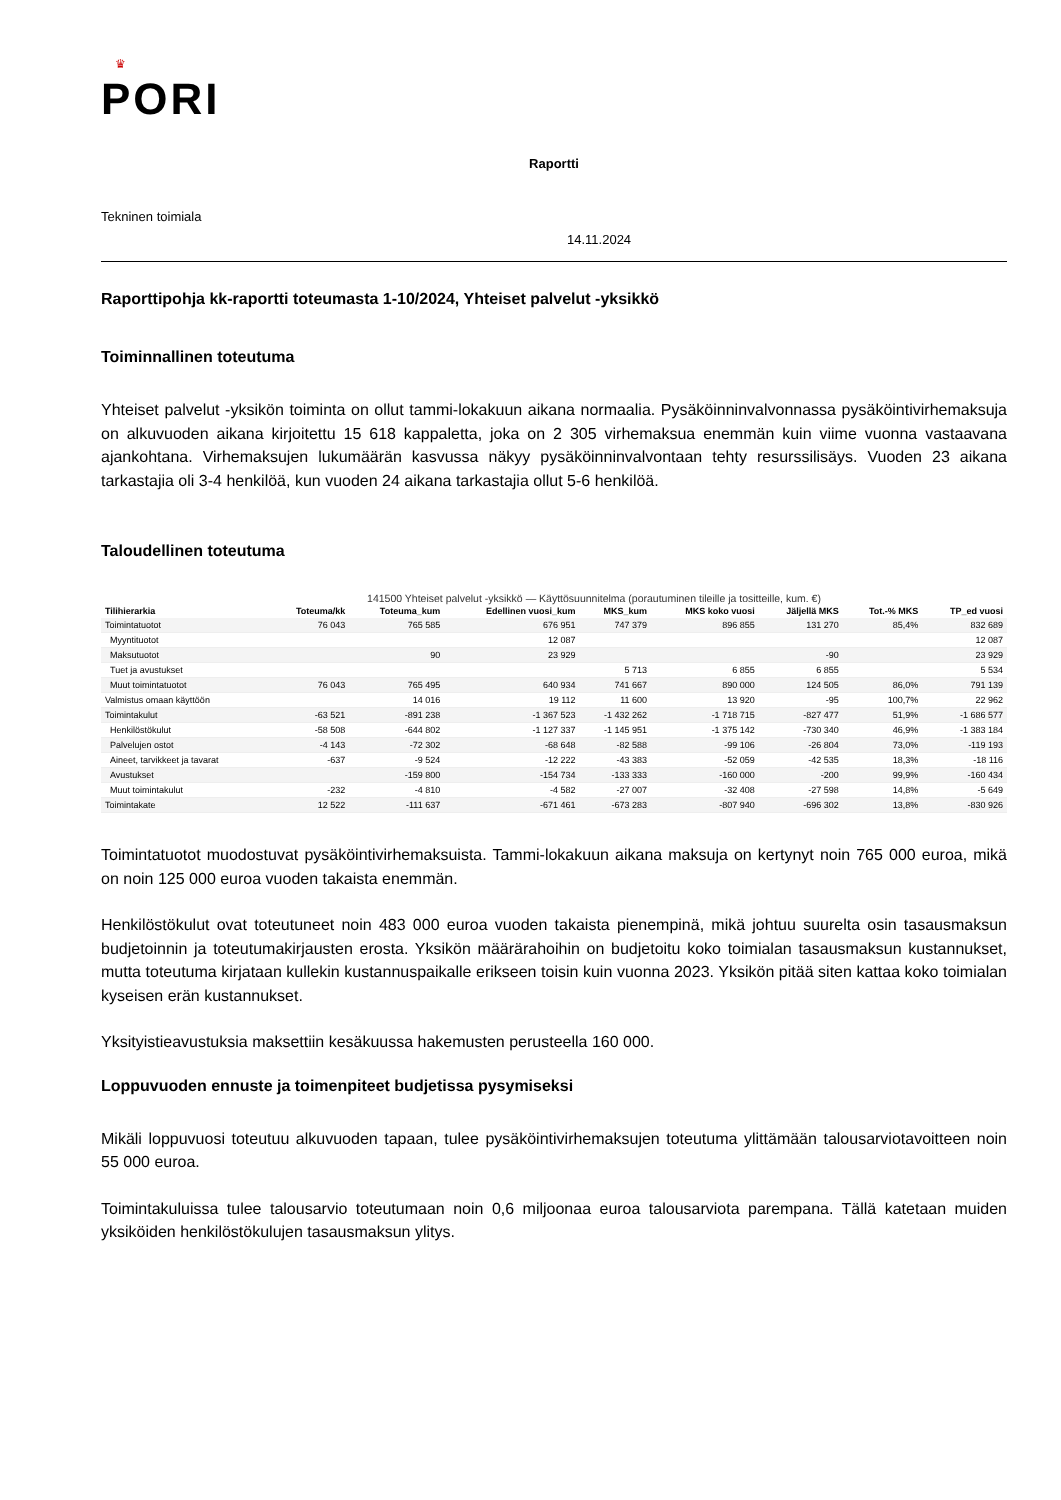♛
PORI
Raportti
Tekninen toimiala
14.11.2024
Raporttipohja kk-raportti toteumasta 1-10/2024, Yhteiset palvelut -yksikkö
Toiminnallinen toteutuma
Yhteiset palvelut -yksikön toiminta on ollut tammi-lokakuun aikana normaalia. Pysäköinninvalvonnassa pysäköinti­virhemaksuja on alkuvuoden aikana kirjoitettu 15 618 kappaletta, joka on 2 305 virhemaksua enemmän kuin viime vuonna vastaavana ajankohtana. Virhemaksujen lukumäärän kasvussa näkyy pysäköinninvalvontaan tehty resurs­silisäys. Vuoden 23 aikana tarkastajia oli 3-4 henkilöä, kun vuoden 24 aikana tarkastajia ollut 5-6 henkilöä.
Taloudellinen toteutuma
141500 Yhteiset palvelut -yksikkö — Käyttösuunnitelma (porautuminen tileille ja tositteille, kum. €)
| Tilihierarkia | Toteuma/kk | Toteuma_kum | Edellinen vuosi_kum | MKS_kum | MKS koko vuosi | Jäljellä MKS | Tot.-% MKS | TP_ed vuosi |
| --- | --- | --- | --- | --- | --- | --- | --- | --- |
| Toimintatuotot | 76 043 | 765 585 | 676 951 | 747 379 | 896 855 | 131 270 | 85,4% | 832 689 |
| Myyntituotot | | | 12 087 | | | | | 12 087 |
| Maksutuotot | | 90 | 23 929 | | | -90 | | 23 929 |
| Tuet ja avustukset | | | | 5 713 | 6 855 | 6 855 | | 5 534 |
| Muut toimintatuotot | 76 043 | 765 495 | 640 934 | 741 667 | 890 000 | 124 505 | 86,0% | 791 139 |
| Valmistus omaan käyttöön | | 14 016 | 19 112 | 11 600 | 13 920 | -95 | 100,7% | 22 962 |
| Toimintakulut | -63 521 | -891 238 | -1 367 523 | -1 432 262 | -1 718 715 | -827 477 | 51,9% | -1 686 577 |
| Henkilöstökulut | -58 508 | -644 802 | -1 127 337 | -1 145 951 | -1 375 142 | -730 340 | 46,9% | -1 383 184 |
| Palvelujen ostot | -4 143 | -72 302 | -68 648 | -82 588 | -99 106 | -26 804 | 73,0% | -119 193 |
| Aineet, tarvikkeet ja tavarat | -637 | -9 524 | -12 222 | -43 383 | -52 059 | -42 535 | 18,3% | -18 116 |
| Avustukset | | -159 800 | -154 734 | -133 333 | -160 000 | -200 | 99,9% | -160 434 |
| Muut toimintakulut | -232 | -4 810 | -4 582 | -27 007 | -32 408 | -27 598 | 14,8% | -5 649 |
| Toimintakate | 12 522 | -111 637 | -671 461 | -673 283 | -807 940 | -696 302 | 13,8% | -830 926 |
Toimintatuotot muodostuvat pysäköintivirhemaksuista. Tammi-lokakuun aikana maksuja on kertynyt noin 765 000 euroa, mikä on noin 125 000 euroa vuoden takaista enemmän.
Henkilöstökulut ovat toteutuneet noin 483 000 euroa vuoden takaista pienempinä, mikä johtuu suurelta osin ta­sausmaksun budjetoinnin ja toteutumakirjausten erosta. Yksikön määrärahoihin on budjetoitu koko toimialan ta­sausmaksun kustannukset, mutta toteutuma kirjataan kullekin kustannuspaikalle erikseen toisin kuin vuonna 2023. Yksikön pitää siten kattaa koko toimialan kyseisen erän kustannukset.
Yksityistieavustuksia maksettiin kesäkuussa hakemusten perusteella 160 000.
Loppuvuoden ennuste ja toimenpiteet budjetissa pysymiseksi
Mikäli loppuvuosi toteutuu alkuvuoden tapaan, tulee pysäköintivirhemaksujen toteutuma ylittämään talousarviota­voitteen noin 55 000 euroa.
Toimintakuluissa tulee talousarvio toteutumaan noin 0,6 miljoonaa euroa talousarviota parempana. Tällä katetaan muiden yksiköiden henkilöstökulujen tasausmaksun ylitys.